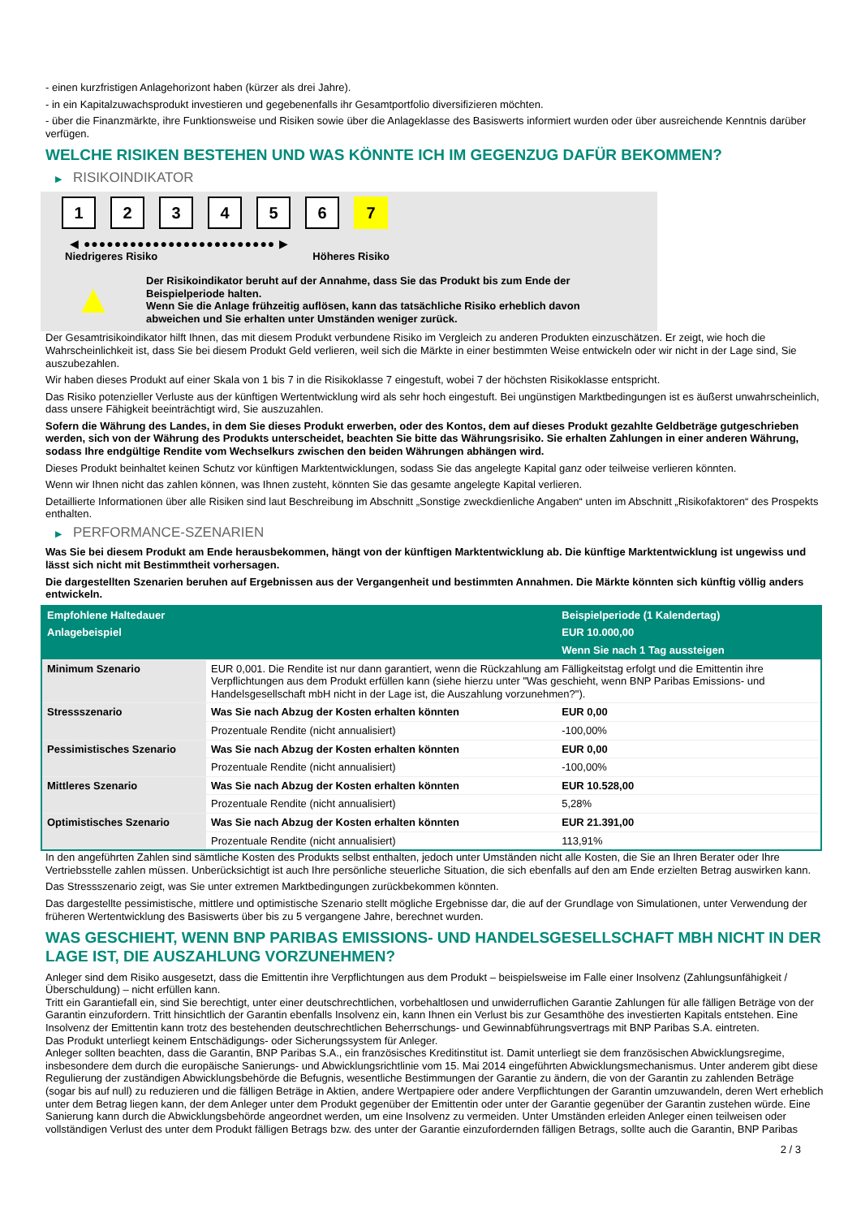- einen kurzfristigen Anlagehorizont haben (kürzer als drei Jahre).
- in ein Kapitalzuwachsprodukt investieren und gegebenenfalls ihr Gesamtportfolio diversifizieren möchten.
- über die Finanzmärkte, ihre Funktionsweise und Risiken sowie über die Anlageklasse des Basiswerts informiert wurden oder über ausreichende Kenntnis darüber verfügen.
WELCHE RISIKEN BESTEHEN UND WAS KÖNNTE ICH IM GEGENZUG DAFÜR BEKOMMEN?
▶ RISIKOINDIKATOR
1 2 3 4 5 6 7
◀ ●●●●●●●●●●●●●●●●●●●●●●●●● ▶
Niedrigeres Risiko Höheres Risiko
▲
Der Risikoindikator beruht auf der Annahme, dass Sie das Produkt bis zum Ende der Beispielperiode halten.
Wenn Sie die Anlage frühzeitig auflösen, kann das tatsächliche Risiko erheblich davon abweichen und Sie erhalten unter Umständen weniger zurück.
Der Gesamtrisikoindikator hilft Ihnen, das mit diesem Produkt verbundene Risiko im Vergleich zu anderen Produkten einzuschätzen. Er zeigt, wie hoch die Wahrscheinlichkeit ist, dass Sie bei diesem Produkt Geld verlieren, weil sich die Märkte in einer bestimmten Weise entwickeln oder wir nicht in der Lage sind, Sie auszubezahlen.
Wir haben dieses Produkt auf einer Skala von 1 bis 7 in die Risikoklasse 7 eingestuft, wobei 7 der höchsten Risikoklasse entspricht.
Das Risiko potenzieller Verluste aus der künftigen Wertentwicklung wird als sehr hoch eingestuft. Bei ungünstigen Marktbedingungen ist es äußerst unwahrscheinlich, dass unsere Fähigkeit beeinträchtigt wird, Sie auszuzahlen.
Sofern die Währung des Landes, in dem Sie dieses Produkt erwerben, oder des Kontos, dem auf dieses Produkt gezahlte Geldbeträge gutgeschrieben werden, sich von der Währung des Produkts unterscheidet, beachten Sie bitte das Währungsrisiko. Sie erhalten Zahlungen in einer anderen Währung, sodass Ihre endgültige Rendite vom Wechselkurs zwischen den beiden Währungen abhängen wird.
Dieses Produkt beinhaltet keinen Schutz vor künftigen Marktentwicklungen, sodass Sie das angelegte Kapital ganz oder teilweise verlieren könnten.
Wenn wir Ihnen nicht das zahlen können, was Ihnen zusteht, könnten Sie das gesamte angelegte Kapital verlieren.
Detaillierte Informationen über alle Risiken sind laut Beschreibung im Abschnitt „Sonstige zweckdienliche Angaben“ unten im Abschnitt „Risikofaktoren“ des Prospekts enthalten.
▶ PERFORMANCE-SZENARIEN
Was Sie bei diesem Produkt am Ende herausbekommen, hängt von der künftigen Marktentwicklung ab. Die künftige Marktentwicklung ist ungewiss und lässt sich nicht mit Bestimmtheit vorhersagen.
Die dargestellten Szenarien beruhen auf Ergebnissen aus der Vergangenheit und bestimmten Annahmen. Die Märkte könnten sich künftig völlig anders entwickeln.
| Empfohlene Haltedauer | | Beispielperiode (1 Kalendertag) |
| --- | --- | --- |
| Anlagebeispiel | | EUR 10.000,00 |
| | | Wenn Sie nach 1 Tag aussteigen |
| Minimum Szenario | EUR 0,001. Die Rendite ist nur dann garantiert, wenn die Rückzahlung am Fälligkeitstag erfolgt und die Emittentin ihre Verpflichtungen aus dem Produkt erfüllen kann (siehe hierzu unter "Was geschieht, wenn BNP Paribas Emissions- und Handelsgesellschaft mbH nicht in der Lage ist, die Auszahlung vorzunehmen?"). | |
| Stressszenario | Was Sie nach Abzug der Kosten erhalten könnten | EUR 0,00 |
| | Prozentuale Rendite (nicht annualisiert) | -100,00% |
| Pessimistisches Szenario | Was Sie nach Abzug der Kosten erhalten könnten | EUR 0,00 |
| | Prozentuale Rendite (nicht annualisiert) | -100,00% |
| Mittleres Szenario | Was Sie nach Abzug der Kosten erhalten könnten | EUR 10.528,00 |
| | Prozentuale Rendite (nicht annualisiert) | 5,28% |
| Optimistisches Szenario | Was Sie nach Abzug der Kosten erhalten könnten | EUR 21.391,00 |
| | Prozentuale Rendite (nicht annualisiert) | 113,91% |
In den angeführten Zahlen sind sämtliche Kosten des Produkts selbst enthalten, jedoch unter Umständen nicht alle Kosten, die Sie an Ihren Berater oder Ihre Vertriebsstelle zahlen müssen. Unberücksichtigt ist auch Ihre persönliche steuerliche Situation, die sich ebenfalls auf den am Ende erzielten Betrag auswirken kann.
Das Stressszenario zeigt, was Sie unter extremen Marktbedingungen zurückbekommen könnten.
Das dargestellte pessimistische, mittlere und optimistische Szenario stellt mögliche Ergebnisse dar, die auf der Grundlage von Simulationen, unter Verwendung der früheren Wertentwicklung des Basiswerts über bis zu 5 vergangene Jahre, berechnet wurden.
WAS GESCHIEHT, WENN BNP PARIBAS EMISSIONS- UND HANDELSGESELLSCHAFT MBH NICHT IN DER LAGE IST, DIE AUSZAHLUNG VORZUNEHMEN?
Anleger sind dem Risiko ausgesetzt, dass die Emittentin ihre Verpflichtungen aus dem Produkt – beispielsweise im Falle einer Insolvenz (Zahlungsunfähigkeit / Überschuldung) – nicht erfüllen kann.
Tritt ein Garantiefall ein, sind Sie berechtigt, unter einer deutschrechtlichen, vorbehaltlosen und unwiderruflichen Garantie Zahlungen für alle fälligen Beträge von der Garantin einzufordern. Tritt hinsichtlich der Garantin ebenfalls Insolvenz ein, kann Ihnen ein Verlust bis zur Gesamthöhe des investierten Kapitals entstehen. Eine Insolvenz der Emittentin kann trotz des bestehenden deutschrechtlichen Beherrschungs- und Gewinnabführungsvertrags mit BNP Paribas S.A. eintreten.
Das Produkt unterliegt keinem Entschädigungs- oder Sicherungssystem für Anleger.
Anleger sollten beachten, dass die Garantin, BNP Paribas S.A., ein französisches Kreditinstitut ist. Damit unterliegt sie dem französischen Abwicklungsregime, insbesondere dem durch die europäische Sanierungs- und Abwicklungsrichtlinie vom 15. Mai 2014 eingeführten Abwicklungsmechanismus. Unter anderem gibt diese Regulierung der zuständigen Abwicklungsbehörde die Befugnis, wesentliche Bestimmungen der Garantie zu ändern, die von der Garantin zu zahlenden Beträge (sogar bis auf null) zu reduzieren und die fälligen Beträge in Aktien, andere Wertpapiere oder andere Verpflichtungen der Garantin umzuwandeln, deren Wert erheblich unter dem Betrag liegen kann, der dem Anleger unter dem Produkt gegenüber der Emittentin oder unter der Garantie gegenüber der Garantin zustehen würde. Eine Sanierung kann durch die Abwicklungsbehörde angeordnet werden, um eine Insolvenz zu vermeiden. Unter Umständen erleiden Anleger einen teilweisen oder vollständigen Verlust des unter dem Produkt fälligen Betrags bzw. des unter der Garantie einzufordernden fälligen Betrags, sollte auch die Garantin, BNP Paribas
2 / 3